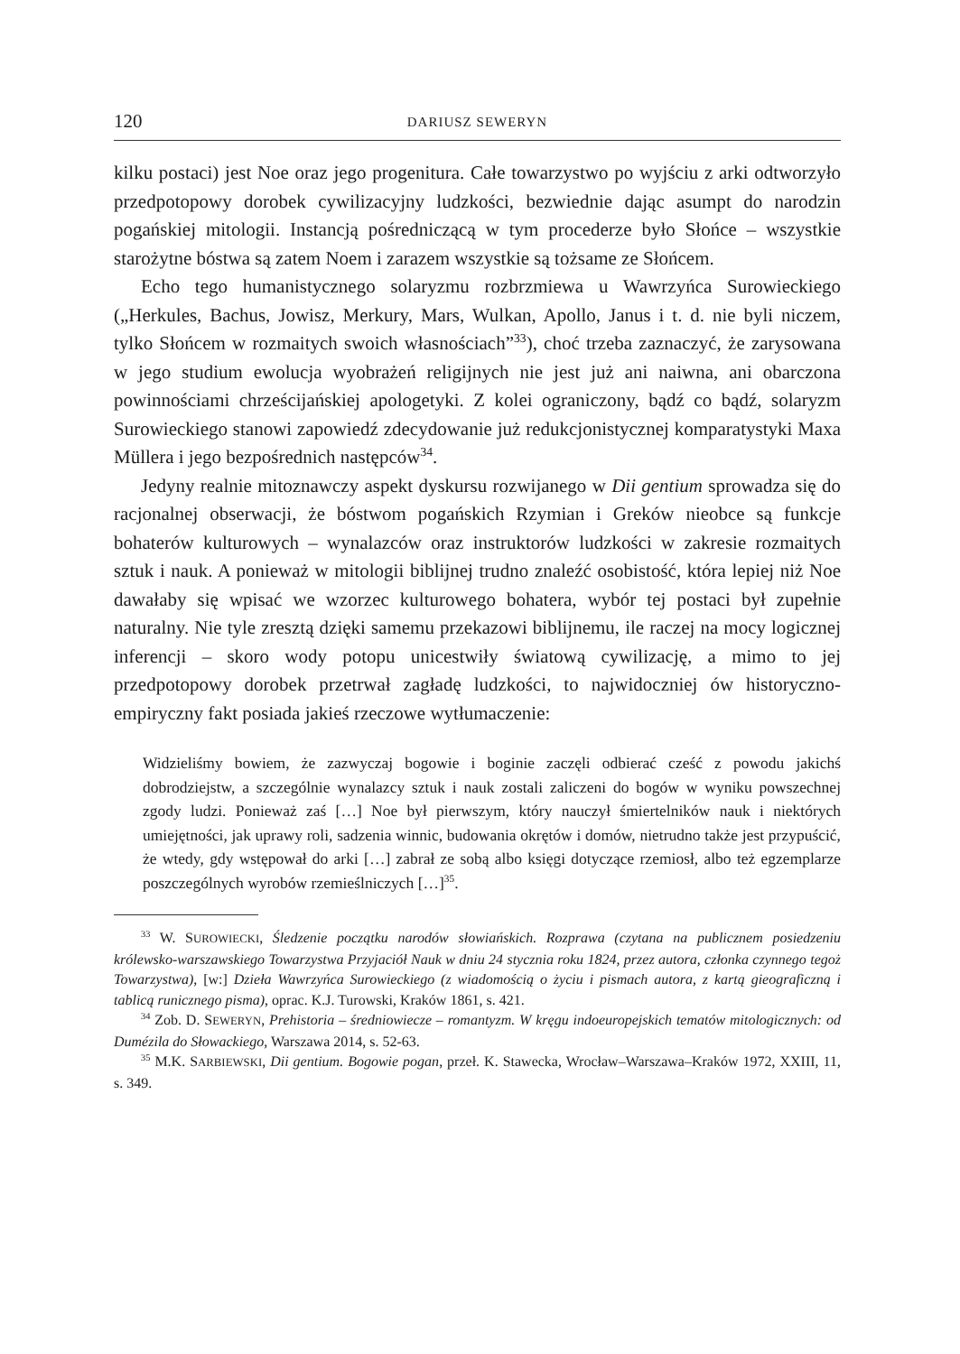120 DARIUSZ SEWERYN
kilku postaci) jest Noe oraz jego progenitura. Całe towarzystwo po wyjściu z arki odtworzyło przedpotopowy dorobek cywilizacyjny ludzkości, bezwiednie dając asumpt do narodzin pogańskiej mitologii. Instancją pośredniczącą w tym procederze było Słońce – wszystkie starożytne bóstwa są zatem Noem i zarazem wszystkie są tożsame ze Słońcem.
Echo tego humanistycznego solaryzmu rozbrzmiewa u Wawrzyńca Surowieckiego („Herkules, Bachus, Jowisz, Merkury, Mars, Wulkan, Apollo, Janus i t. d. nie byli niczem, tylko Słońcem w rozmaitych swoich własnościach”<sup>33</sup>), choć trzeba zaznaczyć, że zarysowana w jego studium ewolucja wyobrażeń religijnych nie jest już ani naiwna, ani obarczona powinnościami chrześcijańskiej apologetyki. Z kolei ograniczony, bądź co bądź, solaryzm Surowieckiego stanowi zapowiedź zdecydowanie już redukcjonistycznej komparatystyki Maxa Müllera i jego bezpośrednich następców<sup>34</sup>.
Jedyny realnie mitoznawczy aspekt dyskursu rozwijanego w Dii gentium sprowadza się do racjonalnej obserwacji, że bóstwom pogańskich Rzymian i Greków nieobce są funkcje bohaterów kulturowych – wynalazców oraz instruktorów ludzkości w zakresie rozmaitych sztuk i nauk. A ponieważ w mitologii biblijnej trudno znaleźć osobistość, która lepiej niż Noe dawałaby się wpisać we wzorzec kulturowego bohatera, wybór tej postaci był zupełnie naturalny. Nie tyle zresztą dzięki samemu przekazowi biblijnemu, ile raczej na mocy logicznej inferencji – skoro wody potopu unicestwiły światową cywilizację, a mimo to jej przedpotopowy dorobek przetrwał zagładę ludzkości, to najwidoczniej ów historyczno-empiryczny fakt posiada jakieś rzeczowe wytłumaczenie:
Widzieliśmy bowiem, że zazwyczaj bogowie i boginie zaczęli odbierać cześć z powodu jakichś dobrodziejstw, a szczególnie wynalazcy sztuk i nauk zostali zaliczeni do bogów w wyniku powszechnej zgody ludzi. Ponieważ zaś […] Noe był pierwszym, który nauczył śmiertelników nauk i niektórych umiejętności, jak uprawy roli, sadzenia winnic, budowania okrętów i domów, nietrudno także jest przypuścić, że wtedy, gdy wstępował do arki […] zabrał ze sobą albo księgi dotyczące rzemiosł, albo też egzemplarze poszczególnych wyrobów rzemieślniczych […]<sup>35</sup>.
<sup>33</sup> W. SUROWIECKI, Śledzenie początku narodów słowiańskich. Rozprawa (czytana na publicznem posiedzeniu królewsko-warszawskiego Towarzystwa Przyjaciół Nauk w dniu 24 stycznia roku 1824, przez autora, członka czynnego tegoż Towarzystwa), [w:] Dzieła Wawrzyńca Surowieckiego (z wiadomością o życiu i pismach autora, z kartą gieograficzną i tablicą runicznego pisma), oprac. K.J. Turowski, Kraków 1861, s. 421.
<sup>34</sup> Zob. D. SEWERYN, Prehistoria – średniowiecze – romantyzm. W kręgu indoeuropejskich tematów mitologicznych: od Dumézila do Słowackiego, Warszawa 2014, s. 52-63.
<sup>35</sup> M.K. SARBIEWSKI, Dii gentium. Bogowie pogan, przeł. K. Stawecka, Wrocław–Warszawa–Kraków 1972, XXIII, 11, s. 349.